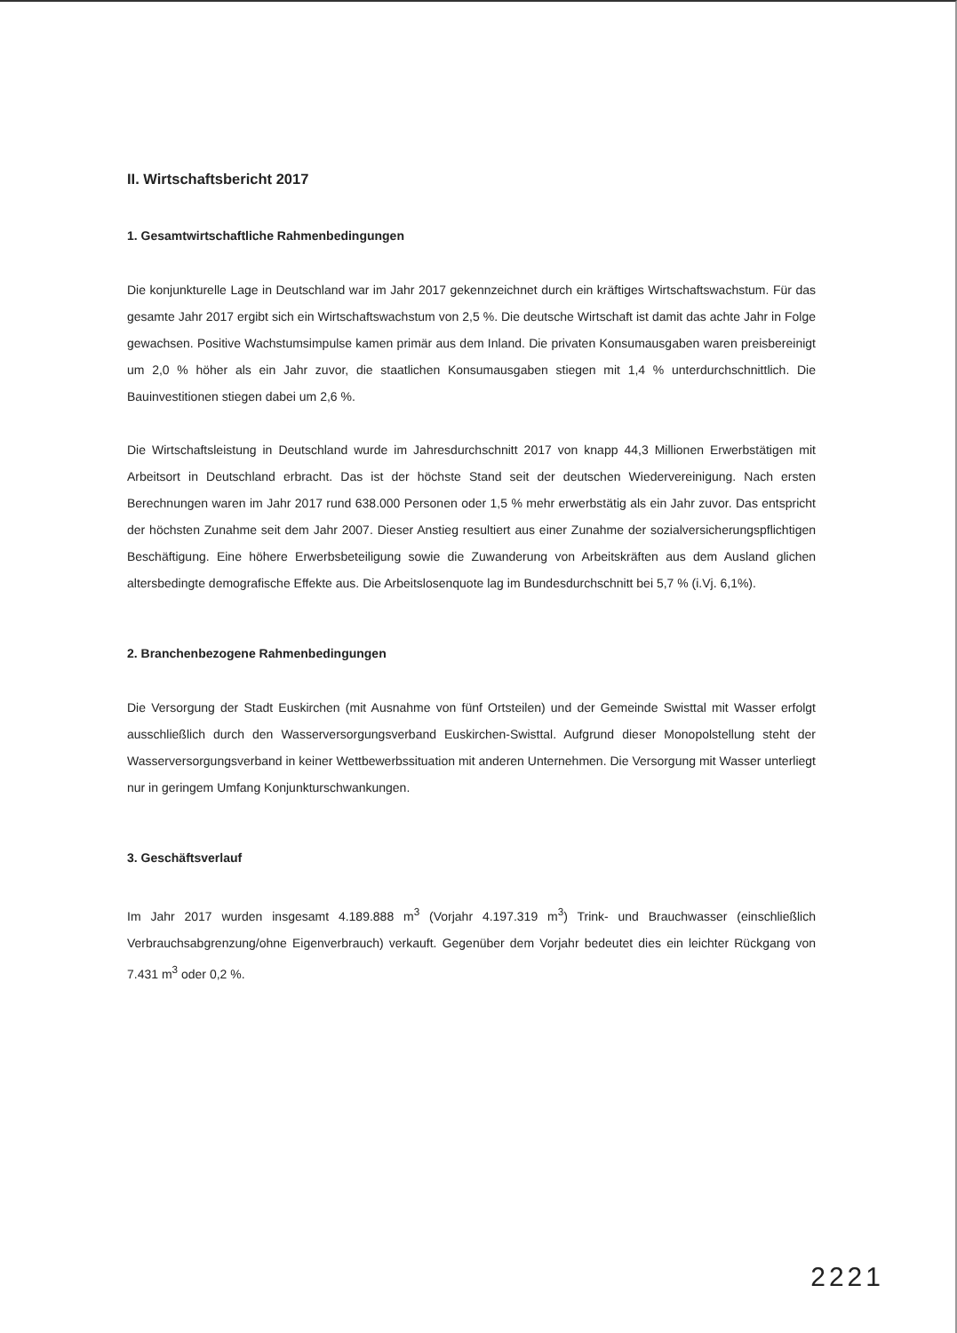II. Wirtschaftsbericht 2017
1. Gesamtwirtschaftliche Rahmenbedingungen
Die konjunkturelle Lage in Deutschland war im Jahr 2017 gekennzeichnet durch ein kräftiges Wirtschaftswachstum. Für das gesamte Jahr 2017 ergibt sich ein Wirtschaftswachstum von 2,5 %. Die deutsche Wirtschaft ist damit das achte Jahr in Folge gewachsen. Positive Wachstumsimpulse kamen primär aus dem Inland. Die privaten Konsumausgaben waren preisbereinigt um 2,0 % höher als ein Jahr zuvor, die staatlichen Konsumausgaben stiegen mit 1,4 % unterdurchschnittlich. Die Bauinvestitionen stiegen dabei um 2,6 %.
Die Wirtschaftsleistung in Deutschland wurde im Jahresdurchschnitt 2017 von knapp 44,3 Millionen Erwerbstätigen mit Arbeitsort in Deutschland erbracht. Das ist der höchste Stand seit der deutschen Wiedervereinigung. Nach ersten Berechnungen waren im Jahr 2017 rund 638.000 Personen oder 1,5 % mehr erwerbstätig als ein Jahr zuvor. Das entspricht der höchsten Zunahme seit dem Jahr 2007. Dieser Anstieg resultiert aus einer Zunahme der sozialversicherungspflichtigen Beschäftigung. Eine höhere Erwerbsbeteiligung sowie die Zuwanderung von Arbeitskräften aus dem Ausland glichen altersbedingte demografische Effekte aus. Die Arbeitslosenquote lag im Bundesdurchschnitt bei 5,7 % (i.Vj. 6,1%).
2. Branchenbezogene Rahmenbedingungen
Die Versorgung der Stadt Euskirchen (mit Ausnahme von fünf Ortsteilen) und der Gemeinde Swisttal mit Wasser erfolgt ausschließlich durch den Wasserversorgungsverband Euskirchen-Swisttal. Aufgrund dieser Monopolstellung steht der Wasserversorgungsverband in keiner Wettbewerbssituation mit anderen Unternehmen. Die Versorgung mit Wasser unterliegt nur in geringem Umfang Konjunkturschwankungen.
3. Geschäftsverlauf
Im Jahr 2017 wurden insgesamt 4.189.888 m<sup>3</sup> (Vorjahr 4.197.319 m<sup>3</sup>) Trink- und Brauchwasser (einschließlich Verbrauchsabgrenzung/ohne Eigenverbrauch) verkauft. Gegenüber dem Vorjahr bedeutet dies ein leichter Rückgang von 7.431 m<sup>3</sup> oder 0,2 %.
2221